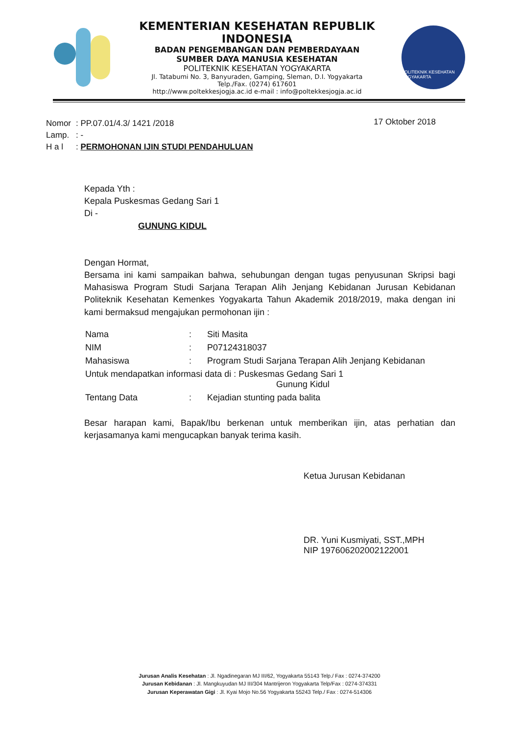KEMENTERIAN KESEHATAN REPUBLIK INDONESIA
BADAN PENGEMBANGAN DAN PEMBERDAYAAN
SUMBER DAYA MANUSIA KESEHATAN
POLITEKNIK KESEHATAN YOGYAKARTA
Jl. Tatabumi No. 3, Banyuraden, Gamping, Sleman, D.I. Yogyakarta
Telp./Fax. (0274) 617601
http://www.poltekkesjogja.ac.id e-mail : info@poltekkesjogja.ac.id
POLITEKNIK KESEHATAN YOGYAKARTA
| Nomor | : PP.07.01/4.3/ 1421 /2018 |
| Lamp. | : - |
| H a l | : PERMOHONAN IJIN STUDI PENDAHULUAN |
17 Oktober 2018
Kepada Yth :
Kepala Puskesmas Gedang Sari 1
Di -
GUNUNG KIDUL
Dengan Hormat,
Bersama ini kami sampaikan bahwa, sehubungan dengan tugas penyusunan Skripsi bagi Mahasiswa Program Studi Sarjana Terapan Alih Jenjang Kebidanan Jurusan Kebidanan Politeknik Kesehatan Kemenkes Yogyakarta Tahun Akademik 2018/2019, maka dengan ini kami bermaksud mengajukan permohonan ijin :
| Nama | : | Siti Masita |
| NIM | : | P07124318037 |
| Mahasiswa | : | Program Studi Sarjana Terapan Alih Jenjang Kebidanan |
| Untuk mendapatkan informasi data di : Puskesmas Gedang Sari 1 Gunung Kidul | | |
| Tentang Data | : | Kejadian stunting pada balita |
Besar harapan kami, Bapak/Ibu berkenan untuk memberikan ijin, atas perhatian dan kerjasamanya kami mengucapkan banyak terima kasih.
Ketua Jurusan Kebidanan
DR. Yuni Kusmiyati, SST.,MPH
NIP 197606202002122001
Jurusan Analis Kesehatan : Jl. Ngadinegaran MJ III/62, Yogyakarta 55143 Telp./ Fax : 0274-374200
Jurusan Kebidanan : Jl. Mangkuyudan MJ III/304 Mantrijeron Yogyakarta Telp/Fax : 0274-374331
Jurusan Keperawatan Gigi : Jl. Kyai Mojo No.56 Yogyakarta 55243 Telp./ Fax : 0274-514306